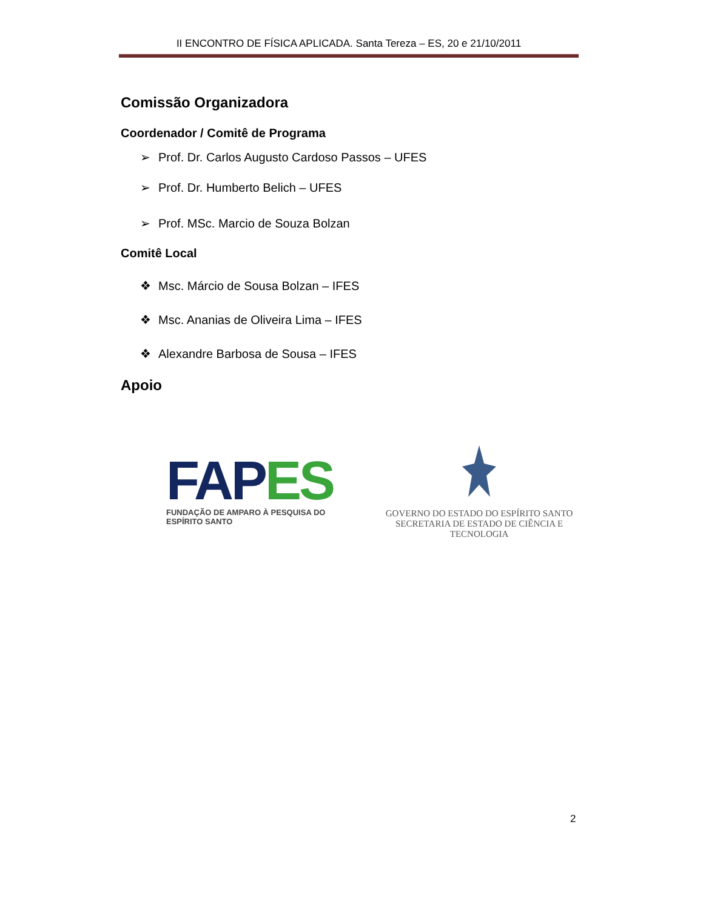II ENCONTRO DE FÍSICA APLICADA. Santa Tereza – ES, 20 e 21/10/2011
Comissão Organizadora
Coordenador / Comitê de Programa
➢ Prof. Dr. Carlos Augusto Cardoso Passos – UFES
➢ Prof. Dr. Humberto Belich – UFES
➢ Prof. MSc. Marcio de Souza Bolzan
Comitê Local
❖ Msc. Márcio de Sousa Bolzan – IFES
❖ Msc. Ananias de Oliveira Lima – IFES
❖ Alexandre Barbosa de Sousa – IFES
Apoio
FAP ES
FUNDAÇÃO DE AMPARO À PESQUISA DO ESPÍRITO SANTO
GOVERNO DO ESTADO DO ESPÍRITO SANTO
SECRETARIA DE ESTADO DE CIÊNCIA E TECNOLOGIA
2